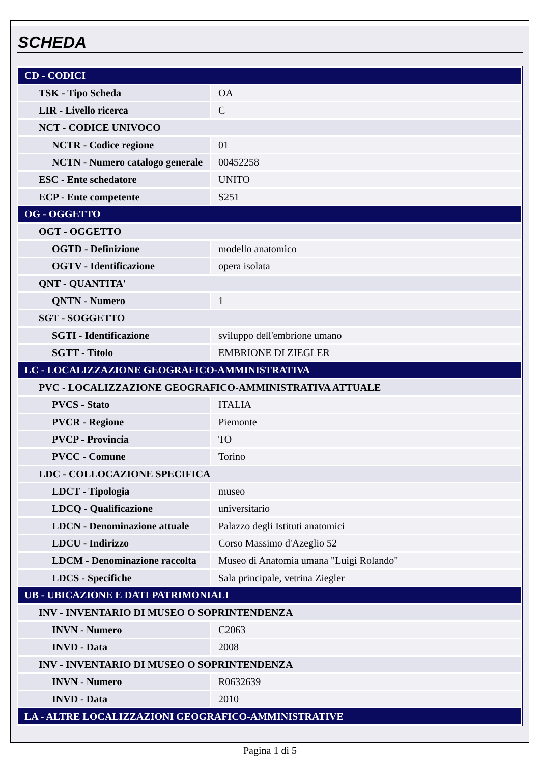SCHEDA
| CD - CODICI | |
| TSK - Tipo Scheda | OA |
| LIR - Livello ricerca | C |
| NCT - CODICE UNIVOCO | |
| NCTR - Codice regione | 01 |
| NCTN - Numero catalogo generale | 00452258 |
| ESC - Ente schedatore | UNITO |
| ECP - Ente competente | S251 |
| OG - OGGETTO | |
| OGT - OGGETTO | |
| OGTD - Definizione | modello anatomico |
| OGTV - Identificazione | opera isolata |
| QNT - QUANTITA' | |
| QNTN - Numero | 1 |
| SGT - SOGGETTO | |
| SGTI - Identificazione | sviluppo dell'embrione umano |
| SGTT - Titolo | EMBRIONE DI ZIEGLER |
| LC - LOCALIZZAZIONE GEOGRAFICO-AMMINISTRATIVA | |
| PVC - LOCALIZZAZIONE GEOGRAFICO-AMMINISTRATIVA ATTUALE | |
| PVCS - Stato | ITALIA |
| PVCR - Regione | Piemonte |
| PVCP - Provincia | TO |
| PVCC - Comune | Torino |
| LDC - COLLOCAZIONE SPECIFICA | |
| LDCT - Tipologia | museo |
| LDCQ - Qualificazione | universitario |
| LDCN - Denominazione attuale | Palazzo degli Istituti anatomici |
| LDCU - Indirizzo | Corso Massimo d'Azeglio 52 |
| LDCM - Denominazione raccolta | Museo di Anatomia umana "Luigi Rolando" |
| LDCS - Specifiche | Sala principale, vetrina Ziegler |
| UB - UBICAZIONE E DATI PATRIMONIALI | |
| INV - INVENTARIO DI MUSEO O SOPRINTENDENZA | |
| INVN - Numero | C2063 |
| INVD - Data | 2008 |
| INV - INVENTARIO DI MUSEO O SOPRINTENDENZA | |
| INVN - Numero | R0632639 |
| INVD - Data | 2010 |
| LA - ALTRE LOCALIZZAZIONI GEOGRAFICO-AMMINISTRATIVE | |
Pagina 1 di 5